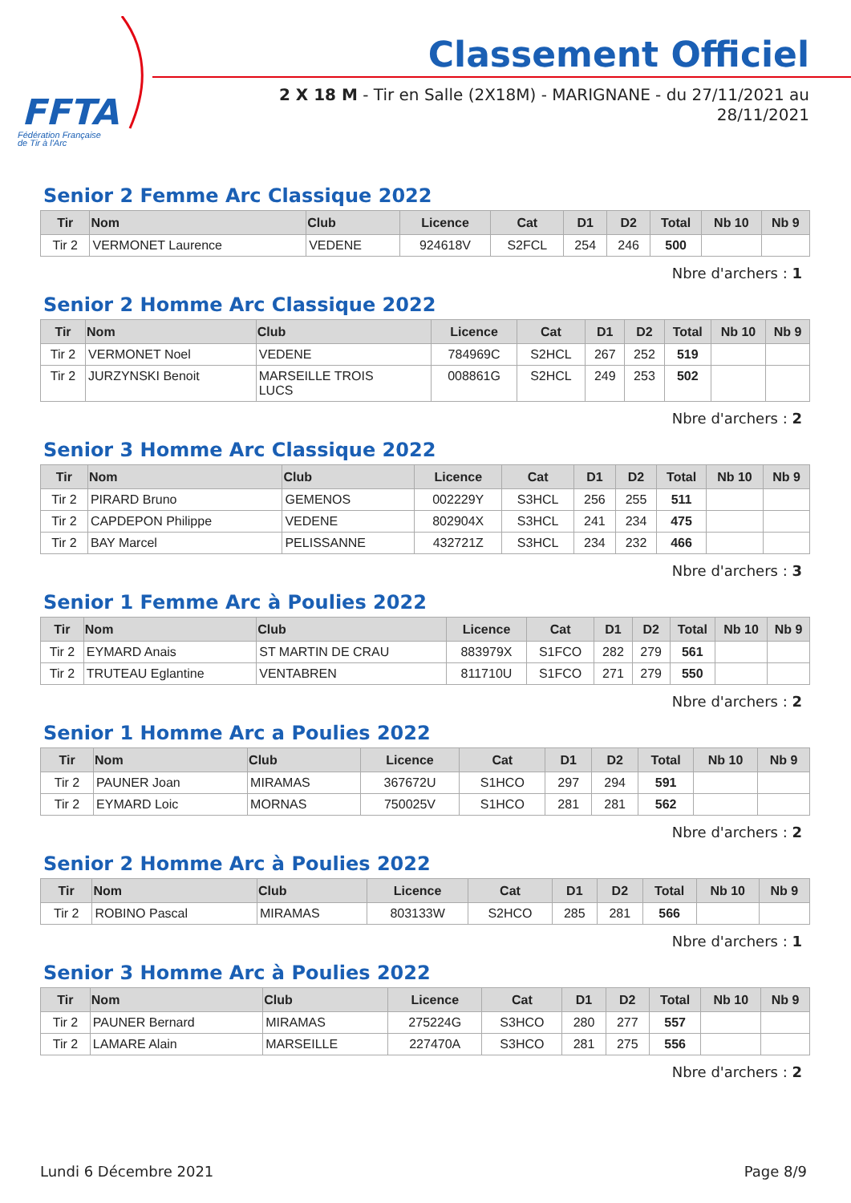FFTA
Fédération Française
de Tir à l'Arc
Classement Officiel
2 X 18 M - Tir en Salle (2X18M) - MARIGNANE - du 27/11/2021 au
28/11/2021
Senior 2 Femme Arc Classique 2022
| Tir | Nom | Club | Licence | Cat | D1 | D2 | Total | Nb 10 | Nb 9 |
| --- | --- | --- | --- | --- | --- | --- | --- | --- | --- |
| Tir 2 | VERMONET Laurence | VEDENE | 924618V | S2FCL | 254 | 246 | 500 | | |
Nbre d'archers : 1
Senior 2 Homme Arc Classique 2022
| Tir | Nom | Club | Licence | Cat | D1 | D2 | Total | Nb 10 | Nb 9 |
| --- | --- | --- | --- | --- | --- | --- | --- | --- | --- |
| Tir 2 | VERMONET Noel | VEDENE | 784969C | S2HCL | 267 | 252 | 519 | | |
| Tir 2 | JURZYNSKI Benoit | MARSEILLE TROIS LUCS | 008861G | S2HCL | 249 | 253 | 502 | | |
Nbre d'archers : 2
Senior 3 Homme Arc Classique 2022
| Tir | Nom | Club | Licence | Cat | D1 | D2 | Total | Nb 10 | Nb 9 |
| --- | --- | --- | --- | --- | --- | --- | --- | --- | --- |
| Tir 2 | PIRARD Bruno | GEMENOS | 002229Y | S3HCL | 256 | 255 | 511 | | |
| Tir 2 | CAPDEPON Philippe | VEDENE | 802904X | S3HCL | 241 | 234 | 475 | | |
| Tir 2 | BAY Marcel | PELISSANNE | 432721Z | S3HCL | 234 | 232 | 466 | | |
Nbre d'archers : 3
Senior 1 Femme Arc à Poulies 2022
| Tir | Nom | Club | Licence | Cat | D1 | D2 | Total | Nb 10 | Nb 9 |
| --- | --- | --- | --- | --- | --- | --- | --- | --- | --- |
| Tir 2 | EYMARD Anais | ST MARTIN DE CRAU | 883979X | S1FCO | 282 | 279 | 561 | | |
| Tir 2 | TRUTEAU Eglantine | VENTABREN | 811710U | S1FCO | 271 | 279 | 550 | | |
Nbre d'archers : 2
Senior 1 Homme Arc a Poulies 2022
| Tir | Nom | Club | Licence | Cat | D1 | D2 | Total | Nb 10 | Nb 9 |
| --- | --- | --- | --- | --- | --- | --- | --- | --- | --- |
| Tir 2 | PAUNER Joan | MIRAMAS | 367672U | S1HCO | 297 | 294 | 591 | | |
| Tir 2 | EYMARD Loic | MORNAS | 750025V | S1HCO | 281 | 281 | 562 | | |
Nbre d'archers : 2
Senior 2 Homme Arc à Poulies 2022
| Tir | Nom | Club | Licence | Cat | D1 | D2 | Total | Nb 10 | Nb 9 |
| --- | --- | --- | --- | --- | --- | --- | --- | --- | --- |
| Tir 2 | ROBINO Pascal | MIRAMAS | 803133W | S2HCO | 285 | 281 | 566 | | |
Nbre d'archers : 1
Senior 3 Homme Arc à Poulies 2022
| Tir | Nom | Club | Licence | Cat | D1 | D2 | Total | Nb 10 | Nb 9 |
| --- | --- | --- | --- | --- | --- | --- | --- | --- | --- |
| Tir 2 | PAUNER Bernard | MIRAMAS | 275224G | S3HCO | 280 | 277 | 557 | | |
| Tir 2 | LAMARE Alain | MARSEILLE | 227470A | S3HCO | 281 | 275 | 556 | | |
Nbre d'archers : 2
Lundi 6 Décembre 2021 Page 8/9